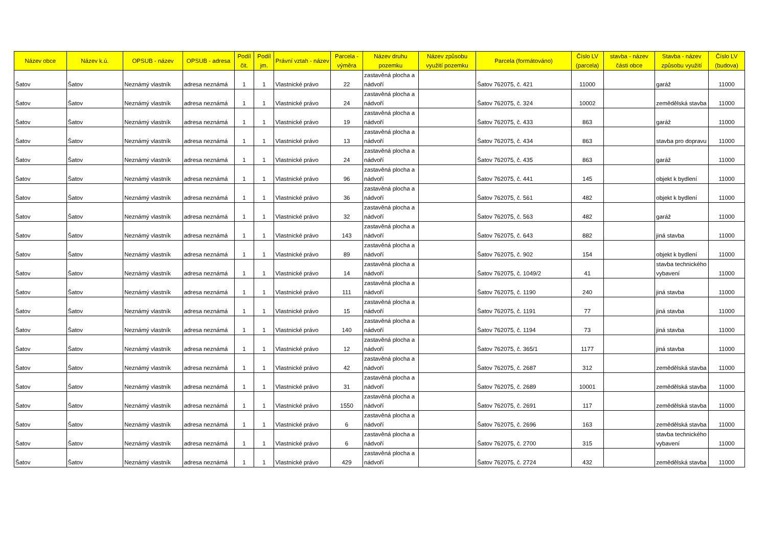| Název obce | Název k.ú. | OPSUB - název | OPSUB - adresa | Podíl čit. | Podíl jm. | Právní vztah - název | Parcela - výměra | Název druhu pozemku | Název způsobu využití pozemku | Parcela (formátováno) | Číslo LV (parcela) | stavba - název části obce | Stavba - název způsobu využití | Číslo LV (budova) |
| --- | --- | --- | --- | --- | --- | --- | --- | --- | --- | --- | --- | --- | --- | --- |
| Šatov | Šatov | Neznámý vlastník | adresa neznámá | 1 | 1 | Vlastnické právo | 22 | zastavěná plocha a nádvoří | | Šatov 762075, č. 421 | 11000 | | garáž | 11000 |
| Šatov | Šatov | Neznámý vlastník | adresa neznámá | 1 | 1 | Vlastnické právo | 24 | zastavěná plocha a nádvoří | | Šatov 762075, č. 324 | 10002 | | zemědělská stavba | 11000 |
| Šatov | Šatov | Neznámý vlastník | adresa neznámá | 1 | 1 | Vlastnické právo | 19 | zastavěná plocha a nádvoří | | Šatov 762075, č. 433 | 863 | | garáž | 11000 |
| Šatov | Šatov | Neznámý vlastník | adresa neznámá | 1 | 1 | Vlastnické právo | 13 | zastavěná plocha a nádvoří | | Šatov 762075, č. 434 | 863 | | stavba pro dopravu | 11000 |
| Šatov | Šatov | Neznámý vlastník | adresa neznámá | 1 | 1 | Vlastnické právo | 24 | zastavěná plocha a nádvoří | | Šatov 762075, č. 435 | 863 | | garáž | 11000 |
| Šatov | Šatov | Neznámý vlastník | adresa neznámá | 1 | 1 | Vlastnické právo | 96 | zastavěná plocha a nádvoří | | Šatov 762075, č. 441 | 145 | | objekt k bydlení | 11000 |
| Šatov | Šatov | Neznámý vlastník | adresa neznámá | 1 | 1 | Vlastnické právo | 36 | zastavěná plocha a nádvoří | | Šatov 762075, č. 561 | 482 | | objekt k bydlení | 11000 |
| Šatov | Šatov | Neznámý vlastník | adresa neznámá | 1 | 1 | Vlastnické právo | 32 | zastavěná plocha a nádvoří | | Šatov 762075, č. 563 | 482 | | garáž | 11000 |
| Šatov | Šatov | Neznámý vlastník | adresa neznámá | 1 | 1 | Vlastnické právo | 143 | zastavěná plocha a nádvoří | | Šatov 762075, č. 643 | 882 | | jiná stavba | 11000 |
| Šatov | Šatov | Neznámý vlastník | adresa neznámá | 1 | 1 | Vlastnické právo | 89 | zastavěná plocha a nádvoří | | Šatov 762075, č. 902 | 154 | | objekt k bydlení | 11000 |
| Šatov | Šatov | Neznámý vlastník | adresa neznámá | 1 | 1 | Vlastnické právo | 14 | zastavěná plocha a nádvoří | | Šatov 762075, č. 1049/2 | 41 | | stavba technického vybavení | 11000 |
| Šatov | Šatov | Neznámý vlastník | adresa neznámá | 1 | 1 | Vlastnické právo | 111 | zastavěná plocha a nádvoří | | Šatov 762075, č. 1190 | 240 | | jiná stavba | 11000 |
| Šatov | Šatov | Neznámý vlastník | adresa neznámá | 1 | 1 | Vlastnické právo | 15 | zastavěná plocha a nádvoří | | Šatov 762075, č. 1191 | 77 | | jiná stavba | 11000 |
| Šatov | Šatov | Neznámý vlastník | adresa neznámá | 1 | 1 | Vlastnické právo | 140 | zastavěná plocha a nádvoří | | Šatov 762075, č. 1194 | 73 | | jiná stavba | 11000 |
| Šatov | Šatov | Neznámý vlastník | adresa neznámá | 1 | 1 | Vlastnické právo | 12 | zastavěná plocha a nádvoří | | Šatov 762075, č. 365/1 | 1177 | | jiná stavba | 11000 |
| Šatov | Šatov | Neznámý vlastník | adresa neznámá | 1 | 1 | Vlastnické právo | 42 | zastavěná plocha a nádvoří | | Šatov 762075, č. 2687 | 312 | | zemědělská stavba | 11000 |
| Šatov | Šatov | Neznámý vlastník | adresa neznámá | 1 | 1 | Vlastnické právo | 31 | zastavěná plocha a nádvoří | | Šatov 762075, č. 2689 | 10001 | | zemědělská stavba | 11000 |
| Šatov | Šatov | Neznámý vlastník | adresa neznámá | 1 | 1 | Vlastnické právo | 1550 | zastavěná plocha a nádvoří | | Šatov 762075, č. 2691 | 117 | | zemědělská stavba | 11000 |
| Šatov | Šatov | Neznámý vlastník | adresa neznámá | 1 | 1 | Vlastnické právo | 6 | zastavěná plocha a nádvoří | | Šatov 762075, č. 2696 | 163 | | zemědělská stavba | 11000 |
| Šatov | Šatov | Neznámý vlastník | adresa neznámá | 1 | 1 | Vlastnické právo | 6 | zastavěná plocha a nádvoří | | Šatov 762075, č. 2700 | 315 | | stavba technického vybavení | 11000 |
| Šatov | Šatov | Neznámý vlastník | adresa neznámá | 1 | 1 | Vlastnické právo | 429 | zastavěná plocha a nádvoří | | Šatov 762075, č. 2724 | 432 | | zemědělská stavba | 11000 |